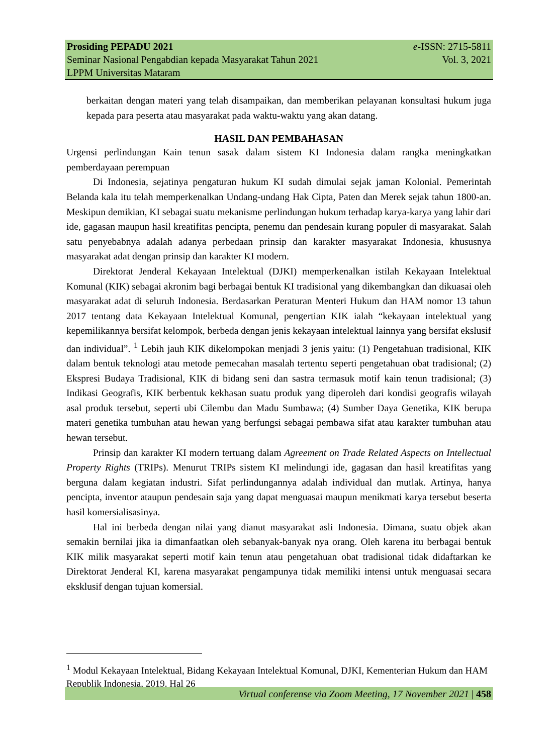Prosiding PEPADU 2021 e-ISSN: 2715-5811
Seminar Nasional Pengabdian kepada Masyarakat Tahun 2021 Vol. 3, 2021
LPPM Universitas Mataram
berkaitan dengan materi yang telah disampaikan, dan memberikan pelayanan konsultasi hukum juga kepada para peserta atau masyarakat pada waktu-waktu yang akan datang.
HASIL DAN PEMBAHASAN
Urgensi perlindungan Kain tenun sasak dalam sistem KI Indonesia dalam rangka meningkatkan pemberdayaan perempuan
Di Indonesia, sejatinya pengaturan hukum KI sudah dimulai sejak jaman Kolonial. Pemerintah Belanda kala itu telah memperkenalkan Undang-undang Hak Cipta, Paten dan Merek sejak tahun 1800-an. Meskipun demikian, KI sebagai suatu mekanisme perlindungan hukum terhadap karya-karya yang lahir dari ide, gagasan maupun hasil kreatifitas pencipta, penemu dan pendesain kurang populer di masyarakat. Salah satu penyebabnya adalah adanya perbedaan prinsip dan karakter masyarakat Indonesia, khususnya masyarakat adat dengan prinsip dan karakter KI modern.
Direktorat Jenderal Kekayaan Intelektual (DJKI) memperkenalkan istilah Kekayaan Intelektual Komunal (KIK) sebagai akronim bagi berbagai bentuk KI tradisional yang dikembangkan dan dikuasai oleh masyarakat adat di seluruh Indonesia. Berdasarkan Peraturan Menteri Hukum dan HAM nomor 13 tahun 2017 tentang data Kekayaan Intelektual Komunal, pengertian KIK ialah “kekayaan intelektual yang kepemilikannya bersifat kelompok, berbeda dengan jenis kekayaan intelektual lainnya yang bersifat ekslusif dan individual”. <sup>1</sup> Lebih jauh KIK dikelompokan menjadi 3 jenis yaitu: (1) Pengetahuan tradisional, KIK dalam bentuk teknologi atau metode pemecahan masalah tertentu seperti pengetahuan obat tradisional; (2) Ekspresi Budaya Tradisional, KIK di bidang seni dan sastra termasuk motif kain tenun tradisional; (3) Indikasi Geografis, KIK berbentuk kekhasan suatu produk yang diperoleh dari kondisi geografis wilayah asal produk tersebut, seperti ubi Cilembu dan Madu Sumbawa; (4) Sumber Daya Genetika, KIK berupa materi genetika tumbuhan atau hewan yang berfungsi sebagai pembawa sifat atau karakter tumbuhan atau hewan tersebut.
Prinsip dan karakter KI modern tertuang dalam Agreement on Trade Related Aspects on Intellectual Property Rights (TRIPs). Menurut TRIPs sistem KI melindungi ide, gagasan dan hasil kreatifitas yang berguna dalam kegiatan industri. Sifat perlindungannya adalah individual dan mutlak. Artinya, hanya pencipta, inventor ataupun pendesain saja yang dapat menguasai maupun menikmati karya tersebut beserta hasil komersialisasinya.
Hal ini berbeda dengan nilai yang dianut masyarakat asli Indonesia. Dimana, suatu objek akan semakin bernilai jika ia dimanfaatkan oleh sebanyak-banyak nya orang. Oleh karena itu berbagai bentuk KIK milik masyarakat seperti motif kain tenun atau pengetahuan obat tradisional tidak didaftarkan ke Direktorat Jenderal KI, karena masyarakat pengampunya tidak memiliki intensi untuk menguasai secara eksklusif dengan tujuan komersial.
<sup>1</sup> Modul Kekayaan Intelektual, Bidang Kekayaan Intelektual Komunal, DJKI, Kementerian Hukum dan HAM Republik Indonesia, 2019. Hal 26
Virtual conferense via Zoom Meeting, 17 November 2021 | 458